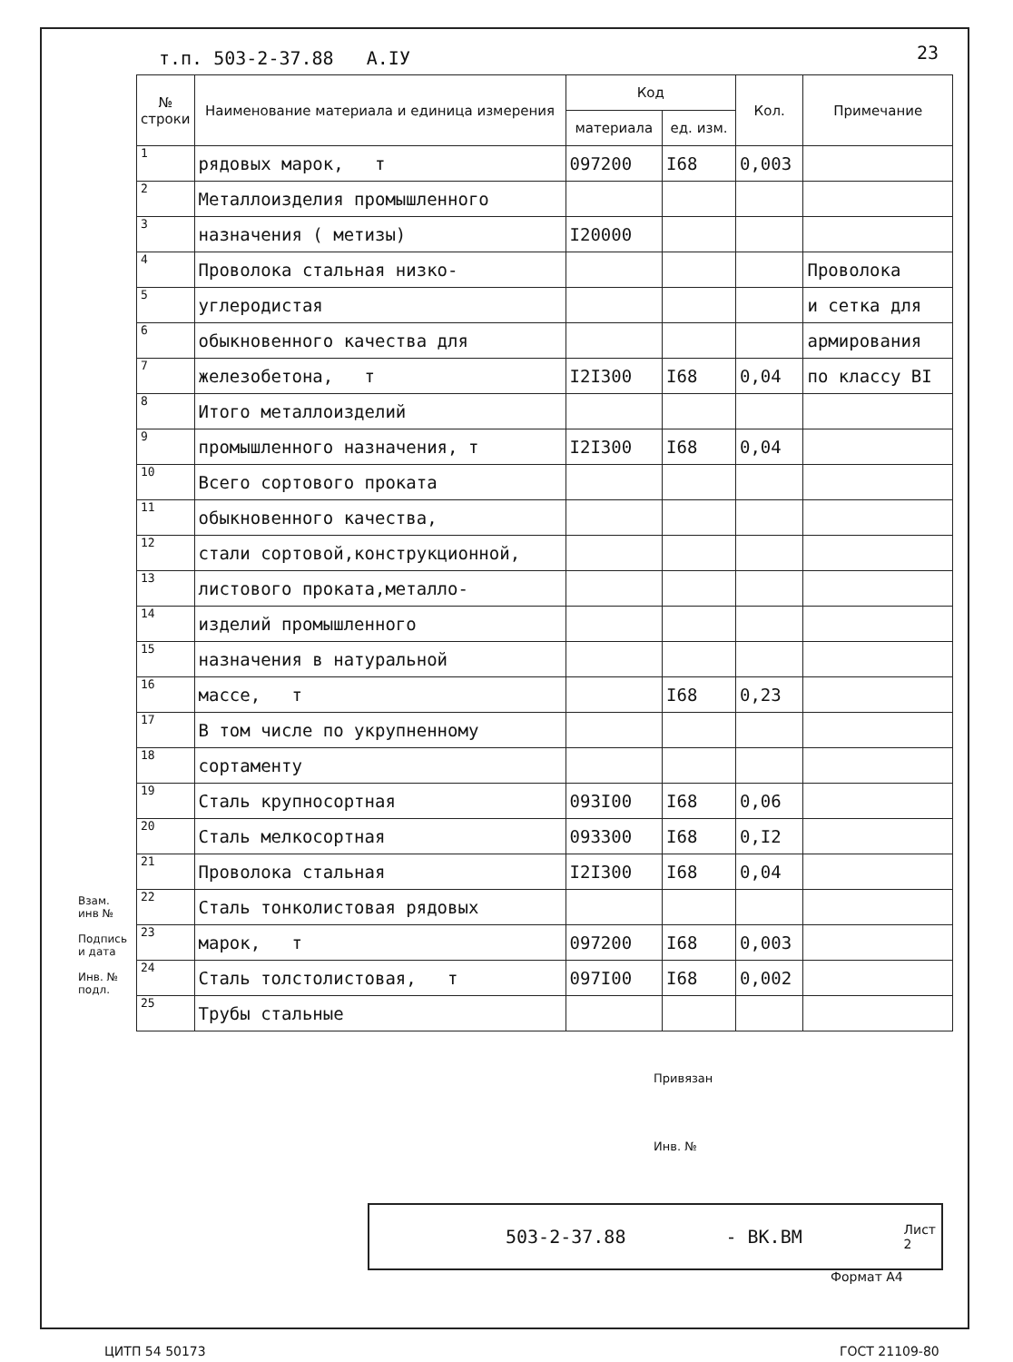т.п. 503-2-37.88 А.IУ 23
| № строки | Наименование материала и единица измерения | Код | | Кол. | Примечание |
| --- | --- | --- | --- | --- | --- |
| | | материала | ед. изм. | | |
| 1 | рядовых марок, т | 097200 | I68 | 0,003 | |
| 2 | Металлоизделия промышленного | | | | |
| 3 | назначения ( метизы) | I20000 | | | |
| 4 | Проволока стальная низко- | | | | Проволока |
| 5 | углеродистая | | | | и сетка для |
| 6 | обыкновенного качества для | | | | армирования |
| 7 | железобетона, т | I2I300 | I68 | 0,04 | по классу BI |
| 8 | Итого металлоизделий | | | | |
| 9 | промышленного назначения, т | I2I300 | I68 | 0,04 | |
| 10 | Всего сортового проката | | | | |
| 11 | обыкновенного качества, | | | | |
| 12 | стали сортовой,конструкционной, | | | | |
| 13 | листового проката,металло- | | | | |
| 14 | изделий промышленного | | | | |
| 15 | назначения в натуральной | | | | |
| 16 | массе, т | | I68 | 0,23 | |
| 17 | В том числе по укрупненному | | | | |
| 18 | сортаменту | | | | |
| 19 | Сталь крупносортная | 093I00 | I68 | 0,06 | |
| 20 | Сталь мелкосортная | 093300 | I68 | 0,I2 | |
| 21 | Проволока стальная | I2I300 | I68 | 0,04 | |
| 22 | Сталь тонколистовая рядовых | | | | |
| 23 | марок, т | 097200 | I68 | 0,003 | |
| 24 | Сталь толстолистовая, т | 097I00 | I68 | 0,002 | |
| 25 | Трубы стальные | | | | |
Взам. инв №
Подпись и дата
Инв. № подл.
Привязан
Инв. №
503-2-37.88 - ВК.ВМ Лист
2
Формат А4
ЦИТП 54 50173 ГОСТ 21109-80